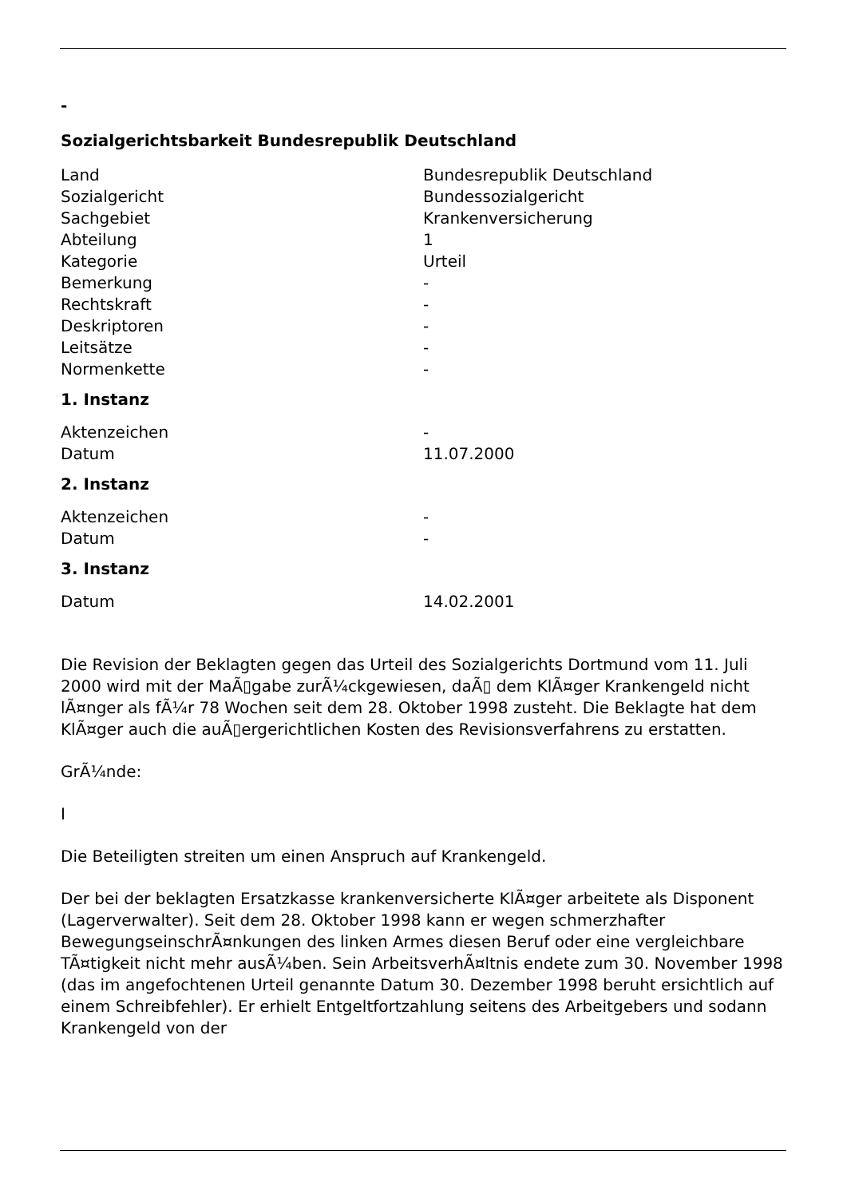-
Sozialgerichtsbarkeit Bundesrepublik Deutschland
| Land | Bundesrepublik Deutschland |
| Sozialgericht | Bundessozialgericht |
| Sachgebiet | Krankenversicherung |
| Abteilung | 1 |
| Kategorie | Urteil |
| Bemerkung | - |
| Rechtskraft | - |
| Deskriptoren | - |
| Leitsätze | - |
| Normenkette | - |
1. Instanz
| Aktenzeichen | - |
| Datum | 11.07.2000 |
2. Instanz
| Aktenzeichen | - |
| Datum | - |
3. Instanz
| Datum | 14.02.2001 |
Die Revision der Beklagten gegen das Urteil des Sozialgerichts Dortmund vom 11. Juli 2000 wird mit der MaÃ▯gabe zurÃ¼ckgewiesen, daÃ▯ dem KlÃ¤ger Krankengeld nicht lÃ¤nger als fÃ¼r 78 Wochen seit dem 28. Oktober 1998 zusteht. Die Beklagte hat dem KlÃ¤ger auch die auÃ▯ergerichtlichen Kosten des Revisionsverfahrens zu erstatten.
GrÃ¼nde:
I
Die Beteiligten streiten um einen Anspruch auf Krankengeld.
Der bei der beklagten Ersatzkasse krankenversicherte KlÃ¤ger arbeitete als Disponent (Lagerverwalter). Seit dem 28. Oktober 1998 kann er wegen schmerzhafter BewegungseinschrÃ¤nkungen des linken Armes diesen Beruf oder eine vergleichbare TÃ¤tigkeit nicht mehr ausÃ¼ben. Sein ArbeitsverhÃ¤ltnis endete zum 30. November 1998 (das im angefochtenen Urteil genannte Datum 30. Dezember 1998 beruht ersichtlich auf einem Schreibfehler). Er erhielt Entgeltfortzahlung seitens des Arbeitgebers und sodann Krankengeld von der